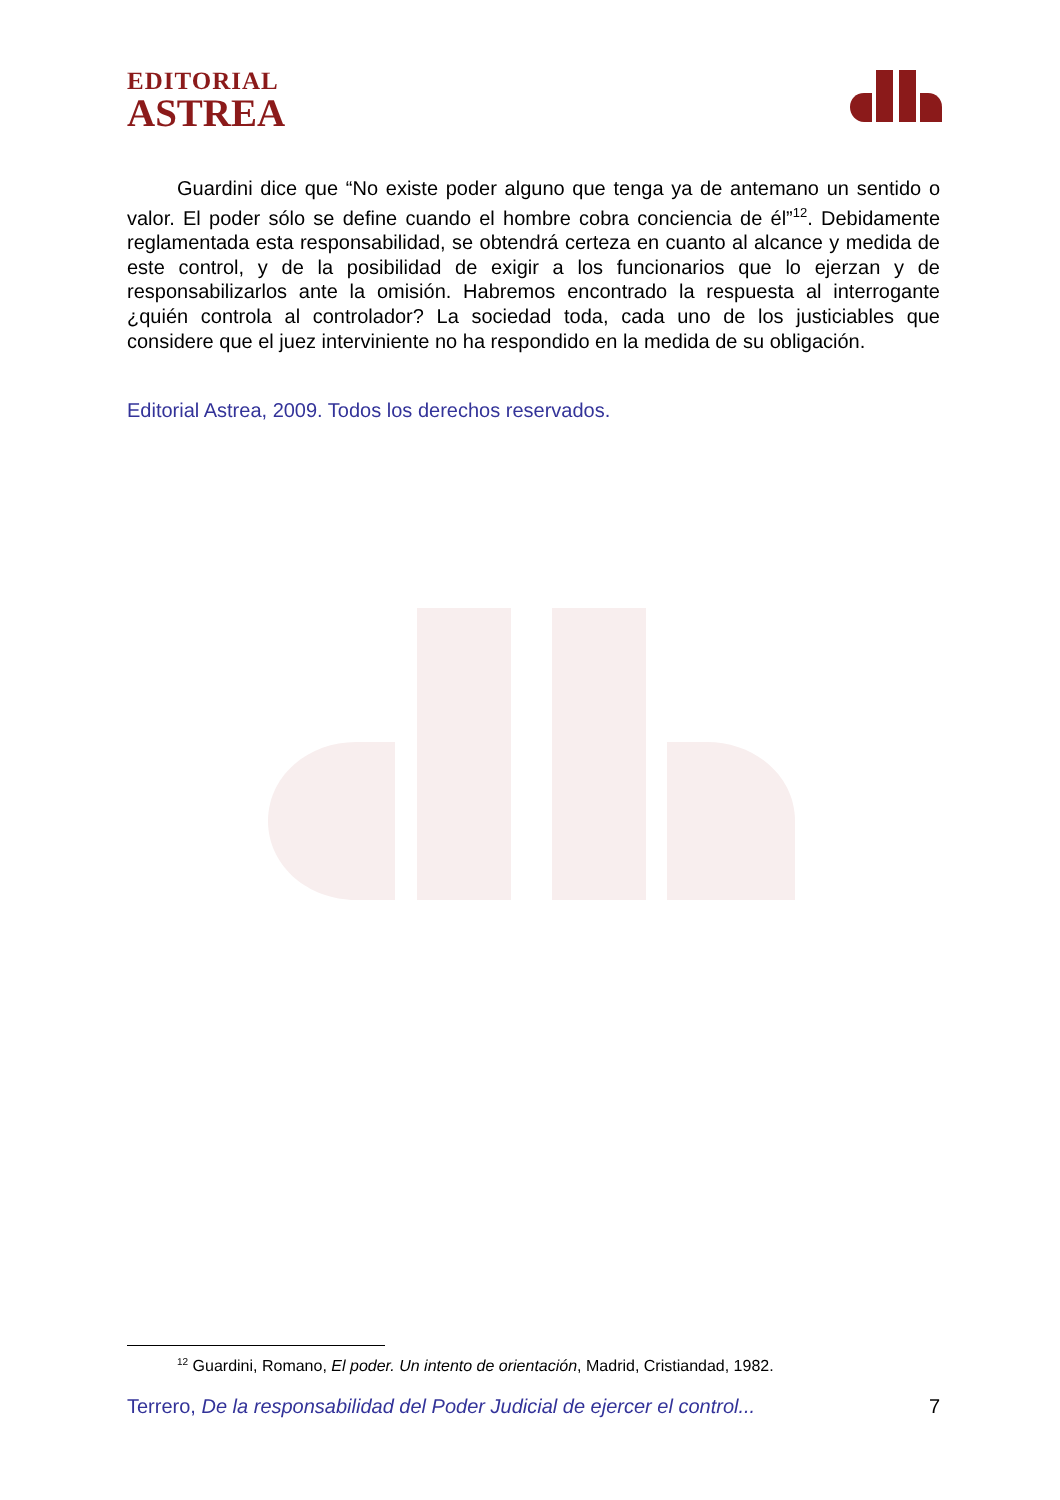EDITORIAL
ASTREA
Guardini dice que “No existe poder alguno que tenga ya de antemano un sentido o valor. El poder sólo se define cuando el hombre cobra conciencia de él”<sup>12</sup>. Debidamente reglamentada esta responsabilidad, se obtendrá certeza en cuanto al alcance y medida de este control, y de la posibilidad de exigir a los funcionarios que lo ejerzan y de responsabilizarlos ante la omisión. Habremos encontrado la respuesta al interrogante ¿quién controla al controlador? La sociedad toda, cada uno de los justiciables que considere que el juez interviniente no ha respondido en la medida de su obligación.
Editorial Astrea, 2009. Todos los derechos reservados.
<sup>12</sup> Guardini, Romano, El poder. Un intento de orientación, Madrid, Cristiandad, 1982.
Terrero, De la responsabilidad del Poder Judicial de ejercer el control... 7